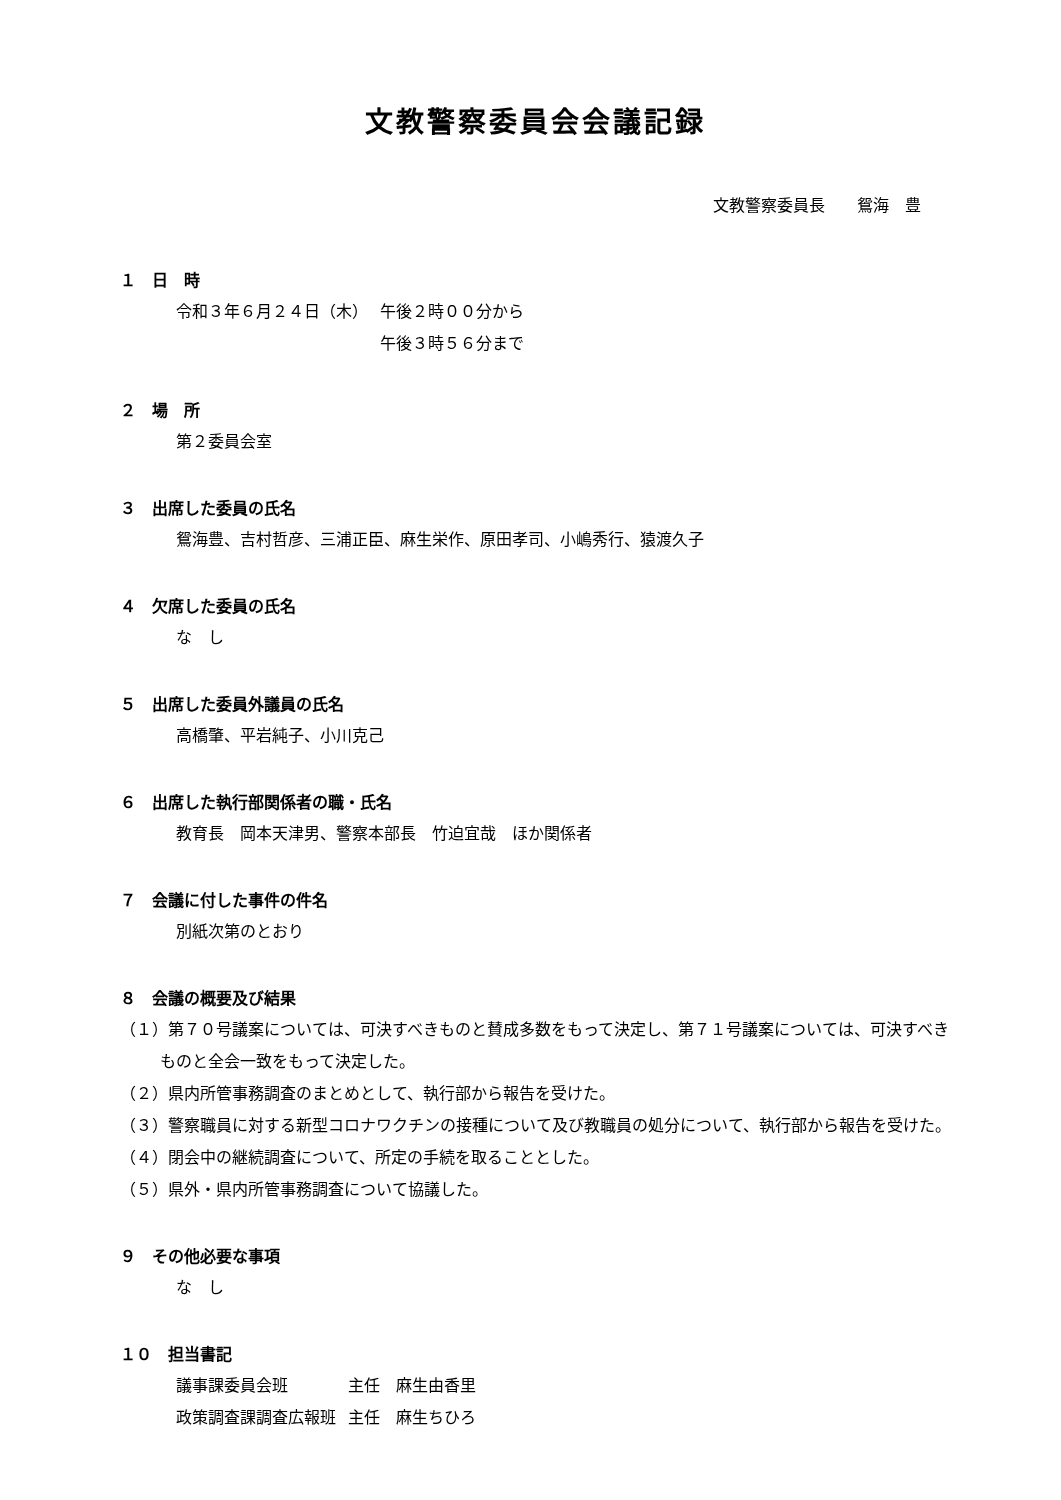文教警察委員会会議記録
文教警察委員長　　鴛海　豊
１　日　時
| 令和３年６月２４日（木） | 午後２時００分から |
| | 午後３時５６分まで |
２　場　所
第２委員会室
３　出席した委員の氏名
鴛海豊、吉村哲彦、三浦正臣、麻生栄作、原田孝司、小嶋秀行、猿渡久子
４　欠席した委員の氏名
な　し
５　出席した委員外議員の氏名
高橋肇、平岩純子、小川克己
６　出席した執行部関係者の職・氏名
教育長　岡本天津男、警察本部長　竹迫宜哉　ほか関係者
７　会議に付した事件の件名
別紙次第のとおり
８　会議の概要及び結果
（１）第７０号議案については、可決すべきものと賛成多数をもって決定し、第７１号議案については、可決すべきものと全会一致をもって決定した。
（２）県内所管事務調査のまとめとして、執行部から報告を受けた。
（３）警察職員に対する新型コロナワクチンの接種について及び教職員の処分について、執行部から報告を受けた。
（４）閉会中の継続調査について、所定の手続を取ることとした。
（５）県外・県内所管事務調査について協議した。
９　その他必要な事項
な　し
１０　担当書記
| 議事課委員会班 | 主任 麻生由香里 |
| 政策調査課調査広報班 | 主任 麻生ちひろ |